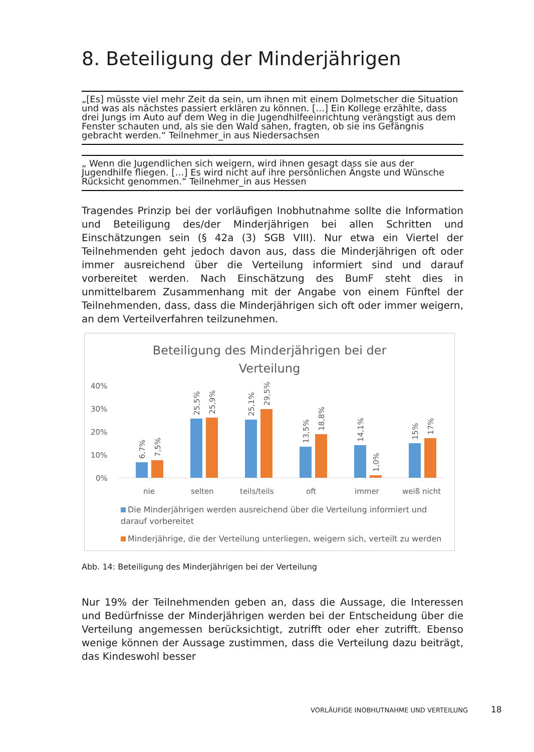8. Beteiligung der Minderjährigen
„[Es] müsste viel mehr Zeit da sein, um ihnen mit einem Dolmetscher die Situation und was als nächstes passiert erklären zu können. […] Ein Kollege erzählte, dass drei Jungs im Auto auf dem Weg in die Jugendhilfeeinrichtung verängstigt aus dem Fenster schauten und, als sie den Wald sahen, fragten, ob sie ins Gefängnis gebracht werden.“ Teilnehmer_in aus Niedersachsen
„ Wenn die Jugendlichen sich weigern, wird ihnen gesagt dass sie aus der Jugendhilfe fliegen. […] Es wird nicht auf ihre persönlichen Ängste und Wünsche Rücksicht genommen.“ Teilnehmer_in aus Hessen
Tragendes Prinzip bei der vorläufigen Inobhutnahme sollte die Information und Beteiligung des/der Minderjährigen bei allen Schritten und Einschätzungen sein (§ 42a (3) SGB VIII). Nur etwa ein Viertel der Teilnehmenden geht jedoch davon aus, dass die Minderjährigen oft oder immer ausreichend über die Verteilung informiert sind und darauf vorbereitet werden. Nach Einschätzung des BumF steht dies in unmittelbarem Zusammenhang mit der Angabe von einem Fünftel der Teilnehmenden, dass, dass die Minderjährigen sich oft oder immer weigern, an dem Verteilverfahren teilzunehmen.
Beteiligung des Minderjährigen bei der
Verteilung
40%
30%
20%
10%
0%
6,7%
7,5%
25,5%
25,9%
25,1%
29,5%
13,5%
18,8%
14,1%
1,0%
15%
17%
nie
selten
teils/teils
oft
immer
weiß nicht
Die Minderjährigen werden ausreichend über die Verteilung informiert und darauf vorbereitet
Minderjährige, die der Verteilung unterliegen, weigern sich, verteilt zu werden
Abb. 14: Beteiligung des Minderjährigen bei der Verteilung
Nur 19% der Teilnehmenden geben an, dass die Aussage, die Interessen und Bedürfnisse der Minderjährigen werden bei der Entscheidung über die Verteilung angemessen berücksichtigt, zutrifft oder eher zutrifft. Ebenso wenige können der Aussage zustimmen, dass die Verteilung dazu beiträgt, das Kindeswohl besser
VORLÄUFIGE INOBHUTNAHME UND VERTEILUNG
18